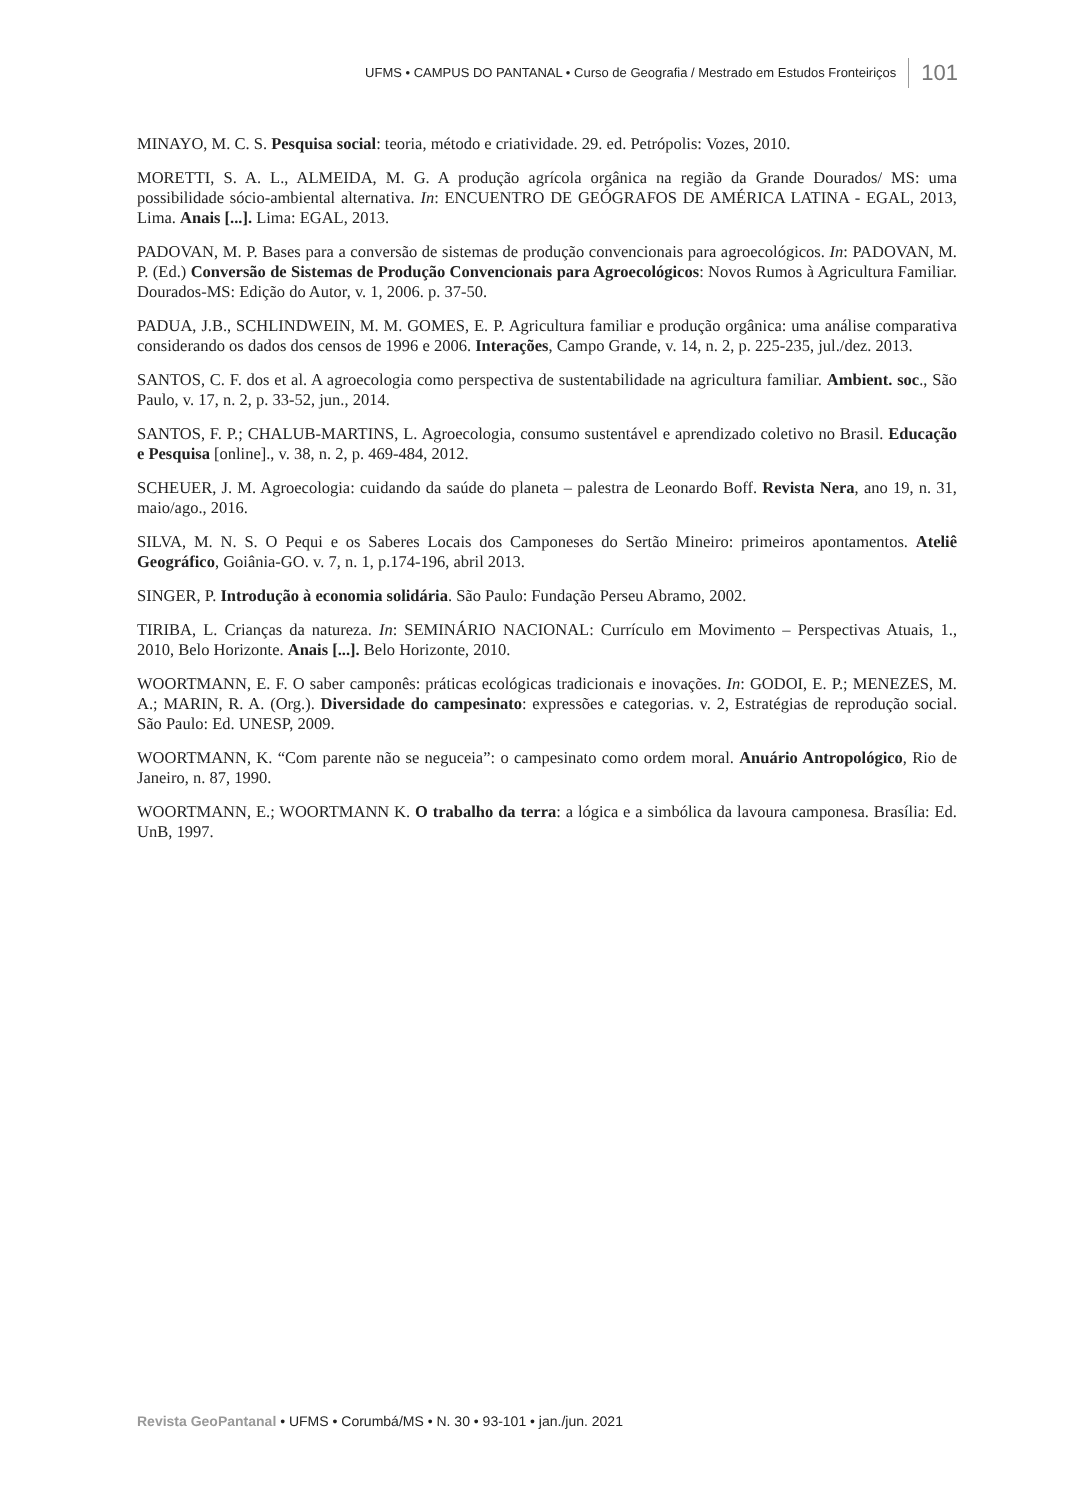UFMS • CAMPUS DO PANTANAL • Curso de Geografia / Mestrado em Estudos Fronteiriços 101
MINAYO, M. C. S. Pesquisa social: teoria, método e criatividade. 29. ed. Petrópolis: Vozes, 2010.
MORETTI, S. A. L., ALMEIDA, M. G. A produção agrícola orgânica na região da Grande Dourados/ MS: uma possibilidade sócio-ambiental alternativa. In: ENCUENTRO DE GEÓGRAFOS DE AMÉRICA LATINA - EGAL, 2013, Lima. Anais [...]. Lima: EGAL, 2013.
PADOVAN, M. P. Bases para a conversão de sistemas de produção convencionais para agroecológicos. In: PADOVAN, M. P. (Ed.) Conversão de Sistemas de Produção Convencionais para Agroecológicos: Novos Rumos à Agricultura Familiar. Dourados-MS: Edição do Autor, v. 1, 2006. p. 37-50.
PADUA, J.B., SCHLINDWEIN, M. M. GOMES, E. P. Agricultura familiar e produção orgânica: uma análise comparativa considerando os dados dos censos de 1996 e 2006. Interações, Campo Grande, v. 14, n. 2, p. 225-235, jul./dez. 2013.
SANTOS, C. F. dos et al. A agroecologia como perspectiva de sustentabilidade na agricultura familiar. Ambient. soc., São Paulo, v. 17, n. 2, p. 33-52, jun., 2014.
SANTOS, F. P.; CHALUB-MARTINS, L. Agroecologia, consumo sustentável e aprendizado coletivo no Brasil. Educação e Pesquisa [online]., v. 38, n. 2, p. 469-484, 2012.
SCHEUER, J. M. Agroecologia: cuidando da saúde do planeta – palestra de Leonardo Boff. Revista Nera, ano 19, n. 31, maio/ago., 2016.
SILVA, M. N. S. O Pequi e os Saberes Locais dos Camponeses do Sertão Mineiro: primeiros apontamentos. Ateliê Geográfico, Goiânia-GO. v. 7, n. 1, p.174-196, abril 2013.
SINGER, P. Introdução à economia solidária. São Paulo: Fundação Perseu Abramo, 2002.
TIRIBA, L. Crianças da natureza. In: SEMINÁRIO NACIONAL: Currículo em Movimento – Perspectivas Atuais, 1., 2010, Belo Horizonte. Anais [...]. Belo Horizonte, 2010.
WOORTMANN, E. F. O saber camponês: práticas ecológicas tradicionais e inovações. In: GODOI, E. P.; MENEZES, M. A.; MARIN, R. A. (Org.). Diversidade do campesinato: expressões e categorias. v. 2, Estratégias de reprodução social. São Paulo: Ed. UNESP, 2009.
WOORTMANN, K. “Com parente não se neguceia”: o campesinato como ordem moral. Anuário Antropológico, Rio de Janeiro, n. 87, 1990.
WOORTMANN, E.; WOORTMANN K. O trabalho da terra: a lógica e a simbólica da lavoura camponesa. Brasília: Ed. UnB, 1997.
Revista GeoPantanal • UFMS • Corumbá/MS • N. 30 • 93-101 • jan./jun. 2021